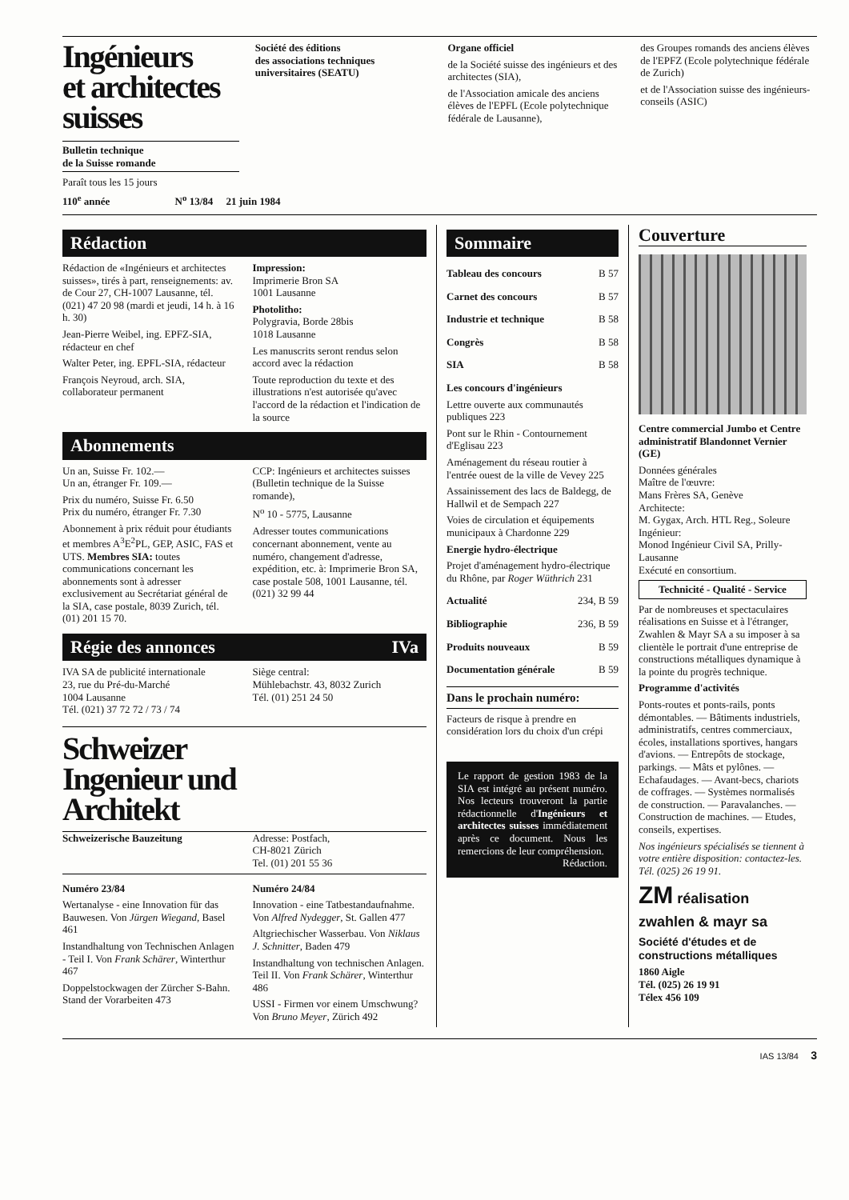Ingénieurs
et architectes
suisses
Bulletin technique
de la Suisse romande
Paraît tous les 15 jours
Société des éditions
des associations techniques
universitaires (SEATU)
Organe officiel
de la Société suisse des ingénieurs et des architectes (SIA),
de l'Association amicale des anciens élèves de l'EPFL (Ecole polytechnique fédérale de Lausanne),
des Groupes romands des anciens élèves de l'EPFZ (Ecole polytechnique fédérale de Zurich)
et de l'Association suisse des ingénieurs-conseils (ASIC)
110<sup>e</sup> année N<sup>o</sup> 13/84 21 juin 1984
Rédaction
Rédaction de «Ingénieurs et architectes suisses», tirés à part, renseignements: av. de Cour 27, CH-1007 Lausanne, tél. (021) 47 20 98 (mardi et jeudi, 14 h. à 16 h. 30)
Jean-Pierre Weibel, ing. EPFZ-SIA, rédacteur en chef
Walter Peter, ing. EPFL-SIA, rédacteur
François Neyroud, arch. SIA, collaborateur permanent
Impression:
Imprimerie Bron SA
1001 Lausanne
Photolitho:
Polygravia, Borde 28bis
1018 Lausanne
Les manuscrits seront rendus selon accord avec la rédaction
Toute reproduction du texte et des illustrations n'est autorisée qu'avec l'accord de la rédaction et l'indication de la source
Abonnements
Un an, Suisse Fr. 102.—
Un an, étranger Fr. 109.—
Prix du numéro, Suisse Fr. 6.50
Prix du numéro, étranger Fr. 7.30
Abonnement à prix réduit pour étudiants et membres A<sup>3</sup>E<sup>2</sup>PL, GEP, ASIC, FAS et UTS. Membres SIA: toutes communications concernant les abonnements sont à adresser exclusivement au Secrétariat général de la SIA, case postale, 8039 Zurich, tél. (01) 201 15 70.
CCP: Ingénieurs et architectes suisses (Bulletin technique de la Suisse romande),
N<sup>o</sup> 10 - 5775, Lausanne
Adresser toutes communications concernant abonnement, vente au numéro, changement d'adresse, expédition, etc. à: Imprimerie Bron SA, case postale 508, 1001 Lausanne, tél. (021) 32 99 44
Régie des annonces IVa
IVA SA de publicité internationale
23, rue du Pré-du-Marché
1004 Lausanne
Tél. (021) 37 72 72 / 73 / 74
Siège central:
Mühlebachstr. 43, 8032 Zurich
Tél. (01) 251 24 50
Schweizer
Ingenieur und
Architekt
Schweizerische Bauzeitung Adresse: Postfach,
CH-8021 Zürich
Tel. (01) 201 55 36
Numéro 23/84
Wertanalyse - eine Innovation für das Bauwesen. Von Jürgen Wiegand, Basel 461
Instandhaltung von Technischen Anlagen - Teil I. Von Frank Schärer, Winterthur 467
Doppelstockwagen der Zürcher S-Bahn. Stand der Vorarbeiten 473
Numéro 24/84
Innovation - eine Tatbestandaufnahme. Von Alfred Nydegger, St. Gallen 477
Altgriechischer Wasserbau. Von Niklaus J. Schnitter, Baden 479
Instandhaltung von technischen Anlagen. Teil II. Von Frank Schärer, Winterthur 486
USSI - Firmen vor einem Umschwung? Von Bruno Meyer, Zürich 492
Sommaire
Tableau des concours B 57
Carnet des concours B 57
Industrie et technique B 58
Congrès B 58
SIA B 58
Les concours d'ingénieurs
Lettre ouverte aux communautés publiques 223
Pont sur le Rhin - Contournement d'Eglisau 223
Aménagement du réseau routier à l'entrée ouest de la ville de Vevey 225
Assainissement des lacs de Baldegg, de Hallwil et de Sempach 227
Voies de circulation et équipements municipaux à Chardonne 229
Energie hydro-électrique
Projet d'aménagement hydro-électrique du Rhône, par Roger Wüthrich 231
Actualité 234, B 59
Bibliographie 236, B 59
Produits nouveaux B 59
Documentation générale B 59
Dans le prochain numéro:
Facteurs de risque à prendre en considération lors du choix d'un crépi
Le rapport de gestion 1983 de la SIA est intégré au présent numéro. Nos lecteurs trouveront la partie rédactionnelle d'Ingénieurs et architectes suisses immédiatement après ce document. Nous les remercions de leur compréhension.
Rédaction.
Couverture
Centre commercial Jumbo et Centre administratif Blandonnet Vernier (GE)
Données générales
Maître de l'œuvre:
Mans Frères SA, Genève
Architecte:
M. Gygax, Arch. HTL Reg., Soleure
Ingénieur:
Monod Ingénieur Civil SA, Prilly-Lausanne
Exécuté en consortium.
Technicité - Qualité - Service
Par de nombreuses et spectaculaires réalisations en Suisse et à l'étranger, Zwahlen & Mayr SA a su imposer à sa clientèle le portrait d'une entreprise de constructions métalliques dynamique à la pointe du progrès technique.
Programme d'activités
Ponts-routes et ponts-rails, ponts démontables. — Bâtiments industriels, administratifs, centres commerciaux, écoles, installations sportives, hangars d'avions. — Entrepôts de stockage, parkings. — Mâts et pylônes. — Echafaudages. — Avant-becs, chariots de coffrages. — Systèmes normalisés de construction. — Paravalanches. — Construction de machines. — Etudes, conseils, expertises.
Nos ingénieurs spécialisés se tiennent à votre entière disposition: contactez-les. Tél. (025) 26 19 91.
ZM réalisation
zwahlen & mayr sa
Société d'études et de constructions métalliques
1860 Aigle
Tél. (025) 26 19 91
Télex 456 109
IAS 13/84 3